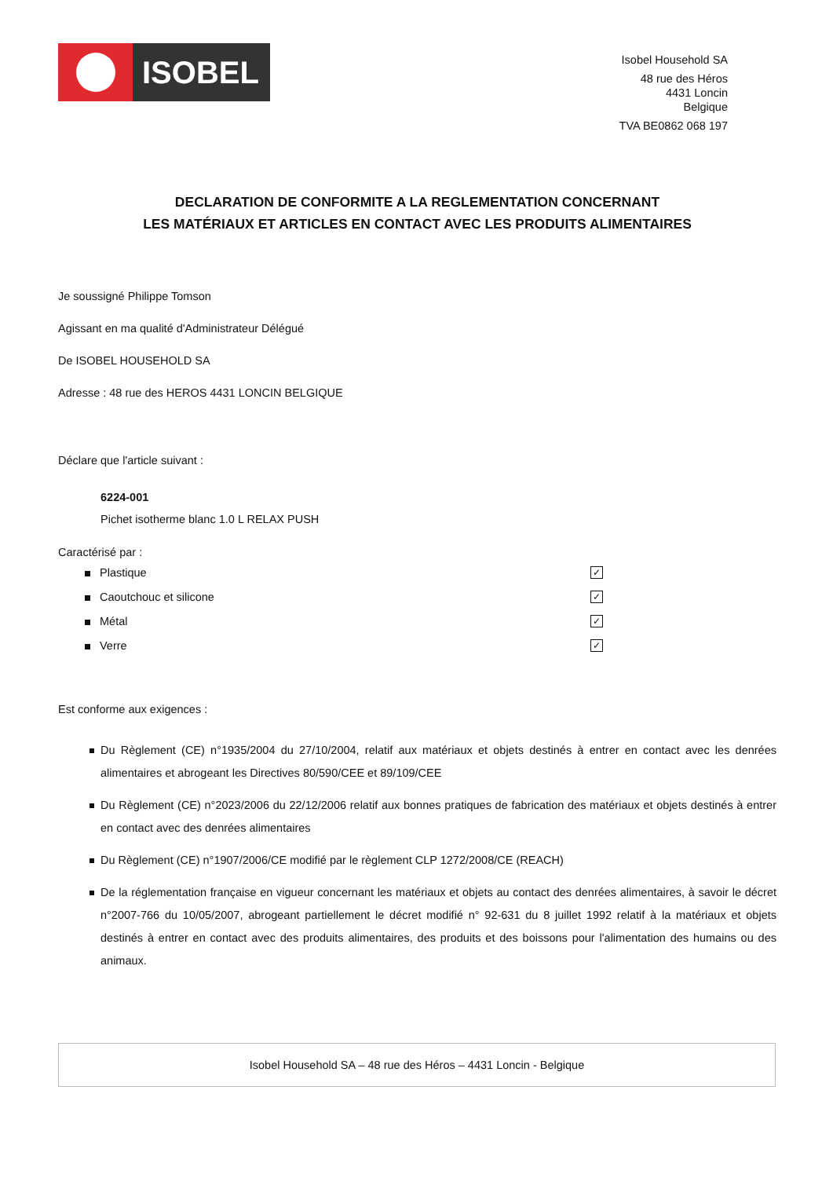ISOBEL
Isobel Household SA
48 rue des Héros
4431 Loncin
Belgique
TVA BE0862 068 197
DECLARATION DE CONFORMITE A LA REGLEMENTATION CONCERNANT
LES MATÉRIAUX ET ARTICLES EN CONTACT AVEC LES PRODUITS ALIMENTAIRES
Je soussigné Philippe Tomson
Agissant en ma qualité d'Administrateur Délégué
De ISOBEL HOUSEHOLD SA
Adresse : 48 rue des HEROS 4431 LONCIN BELGIQUE
Déclare que l'article suivant :
6224-001
Pichet isotherme blanc 1.0 L RELAX PUSH
Caractérisé par :
Plastique ✓
Caoutchouc et silicone ✓
Métal ✓
Verre ✓
Est conforme aux exigences :
Du Règlement (CE) n°1935/2004 du 27/10/2004, relatif aux matériaux et objets destinés à entrer en contact avec les denrées alimentaires et abrogeant les Directives 80/590/CEE et 89/109/CEE
Du Règlement (CE) n°2023/2006 du 22/12/2006 relatif aux bonnes pratiques de fabrication des matériaux et objets destinés à entrer en contact avec des denrées alimentaires
Du Règlement (CE) n°1907/2006/CE modifié par le règlement CLP 1272/2008/CE (REACH)
De la réglementation française en vigueur concernant les matériaux et objets au contact des denrées alimentaires, à savoir le décret n°2007-766 du 10/05/2007, abrogeant partiellement le décret modifié n° 92-631 du 8 juillet 1992 relatif à la matériaux et objets destinés à entrer en contact avec des produits alimentaires, des produits et des boissons pour l'alimentation des humains ou des animaux.
Isobel Household SA – 48 rue des Héros – 4431 Loncin - Belgique